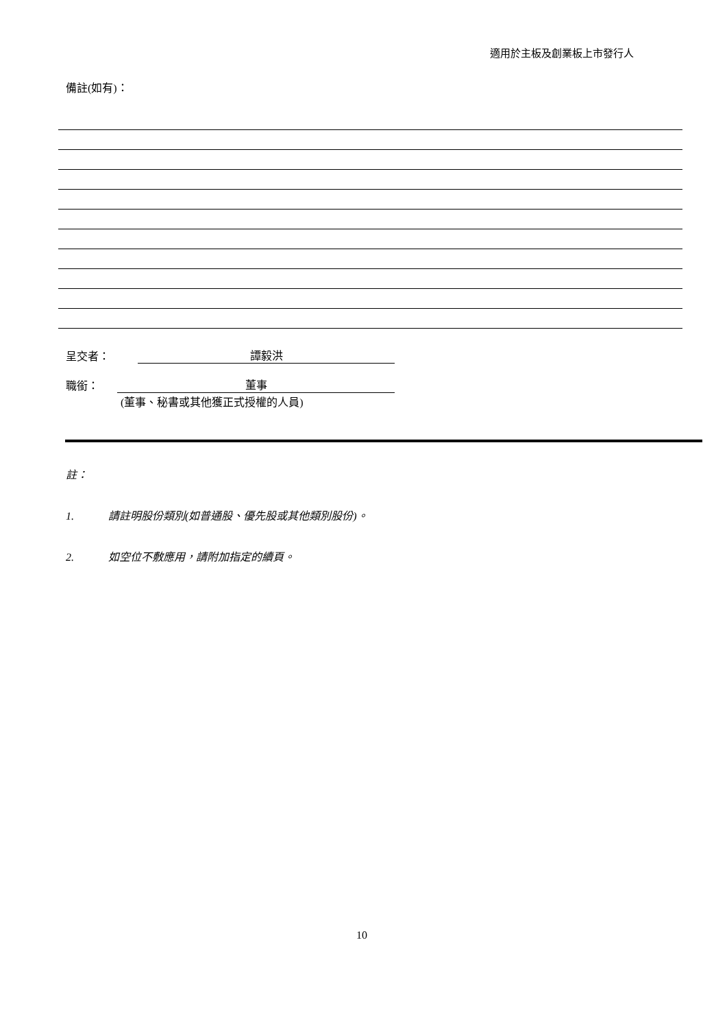適用於主板及創業板上市發行人
備註(如有)：
呈交者： 譚毅洪
職銜： 董事
(董事、秘書或其他獲正式授權的人員)
註：
1. 請註明股份類別(如普通股、優先股或其他類別股份)。
2. 如空位不敷應用，請附加指定的續頁。
10